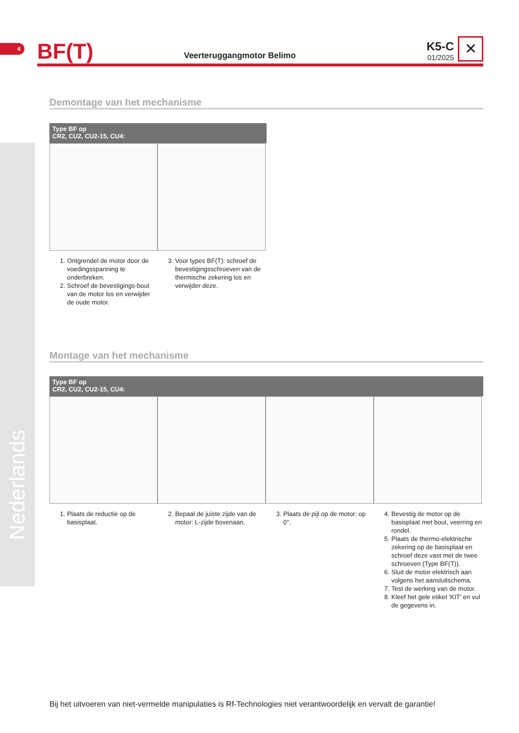4
BF(T)
Veerteruggangmotor Belimo
K5-C
01/2025
✕
Demontage van het mechanisme
Type BF op
CR2, CU2, CU2-15, CU4:
1. Ontgrendel de motor door de voedingsspanning te onderbreken.
2. Schroef de bevestigings-bout van de motor los en verwijder de oude motor.
3. Voor types BF(T): schroef de bevestigingsschroeven van de thermische zekering los en verwijder deze.
Montage van het mechanisme
Type BF op
CR2, CU2, CU2-15, CU4:
1. Plaats de reductie op de basisplaat.
2. Bepaal de juiste zijde van de motor: L-zijde bovenaan.
3. Plaats de pijl op de motor: op 0°.
4. Bevestig de motor op de basisplaat met bout, veerring en rondel.
5. Plaats de thermo-elektrische zekering op de basisplaat en schroef deze vast met de twee schroeven (Type BF(T)).
6. Sluit de motor elektrisch aan volgens het aansluitschema.
7. Test de werking van de motor.
8. Kleef het gele etiket 'KIT' en vul de gegevens in.
Nederlands
Bij het uitvoeren van niet-vermelde manipulaties is Rf-Technologies niet verantwoordelijk en vervalt de garantie!